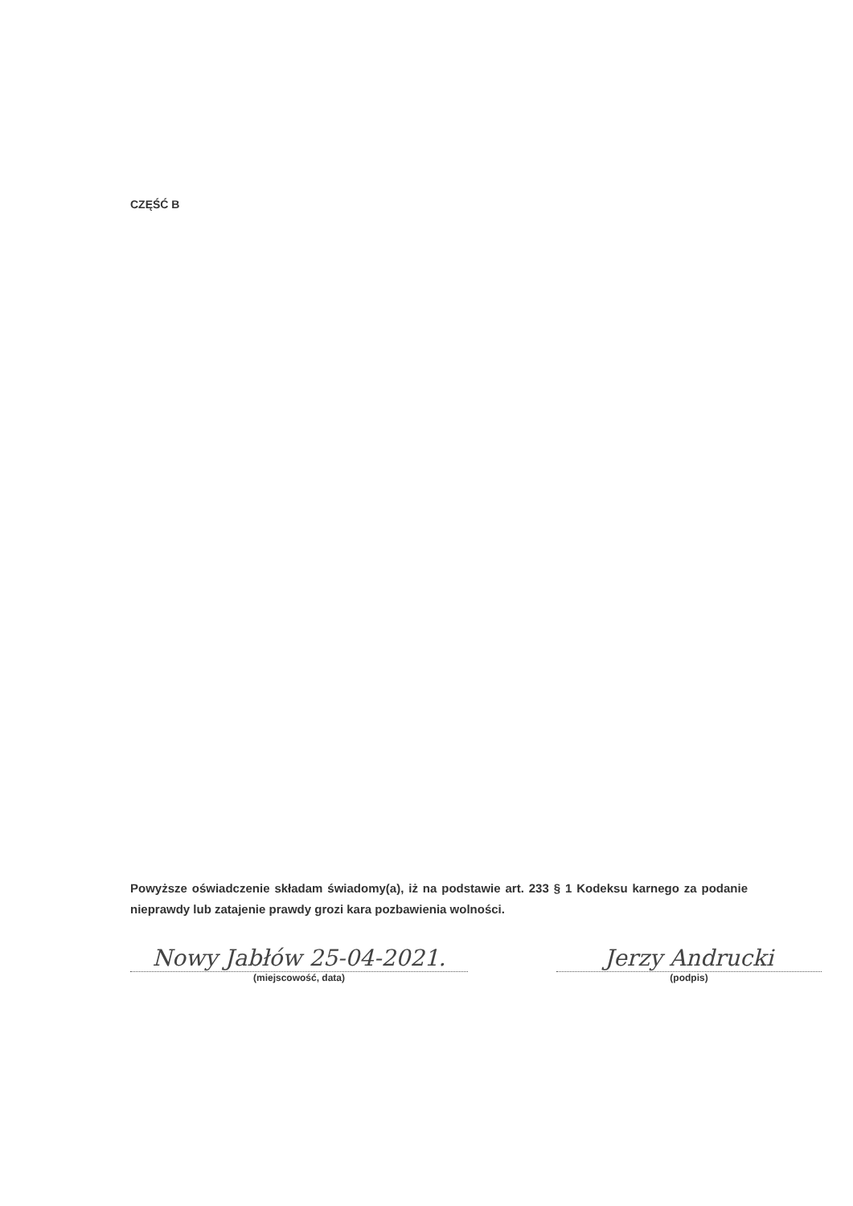CZĘŚĆ B
Powyższe oświadczenie składam świadomy(a), iż na podstawie art. 233 § 1 Kodeksu karnego za podanie nieprawdy lub zatajenie prawdy grozi kara pozbawienia wolności.
Nowy Jabłów 25-04-2021.
(miejscowość, data)
Jerzy Andrucki
(podpis)